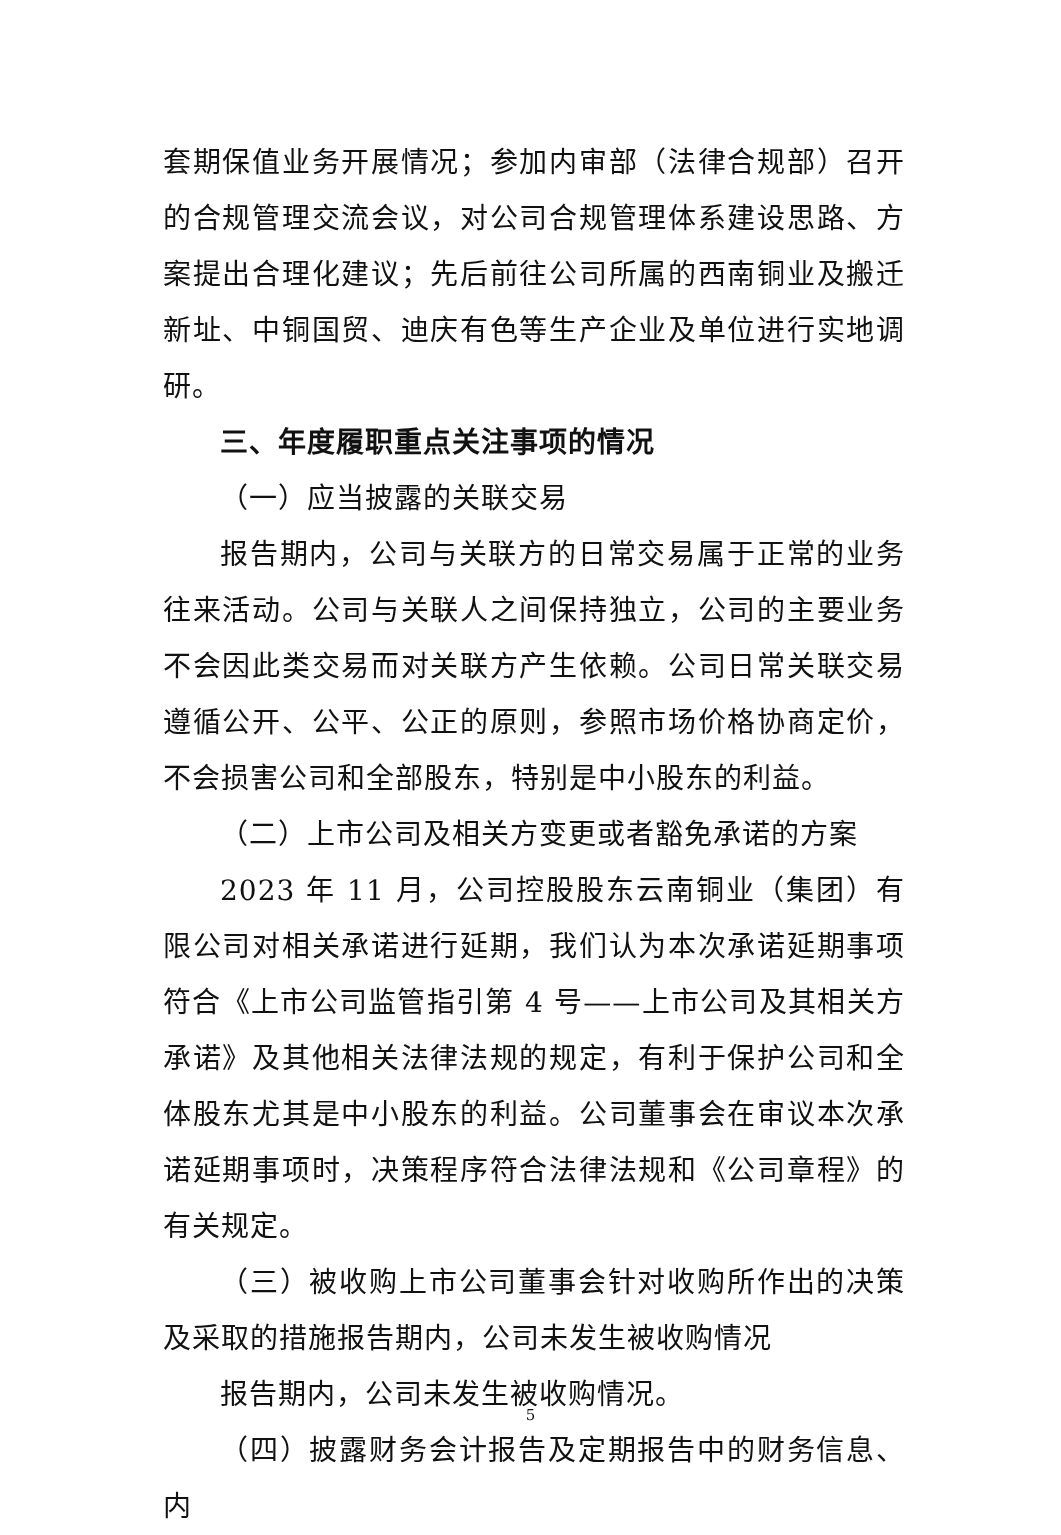套期保值业务开展情况；参加内审部（法律合规部）召开的合规管理交流会议，对公司合规管理体系建设思路、方案提出合理化建议；先后前往公司所属的西南铜业及搬迁新址、中铜国贸、迪庆有色等生产企业及单位进行实地调研。
三、年度履职重点关注事项的情况
（一）应当披露的关联交易
报告期内，公司与关联方的日常交易属于正常的业务往来活动。公司与关联人之间保持独立，公司的主要业务不会因此类交易而对关联方产生依赖。公司日常关联交易遵循公开、公平、公正的原则，参照市场价格协商定价，不会损害公司和全部股东，特别是中小股东的利益。
（二）上市公司及相关方变更或者豁免承诺的方案
2023 年 11 月，公司控股股东云南铜业（集团）有限公司对相关承诺进行延期，我们认为本次承诺延期事项符合《上市公司监管指引第 4 号——上市公司及其相关方承诺》及其他相关法律法规的规定，有利于保护公司和全体股东尤其是中小股东的利益。公司董事会在审议本次承诺延期事项时，决策程序符合法律法规和《公司章程》的有关规定。
（三）被收购上市公司董事会针对收购所作出的决策及采取的措施报告期内，公司未发生被收购情况
报告期内，公司未发生被收购情况。
（四）披露财务会计报告及定期报告中的财务信息、内
5